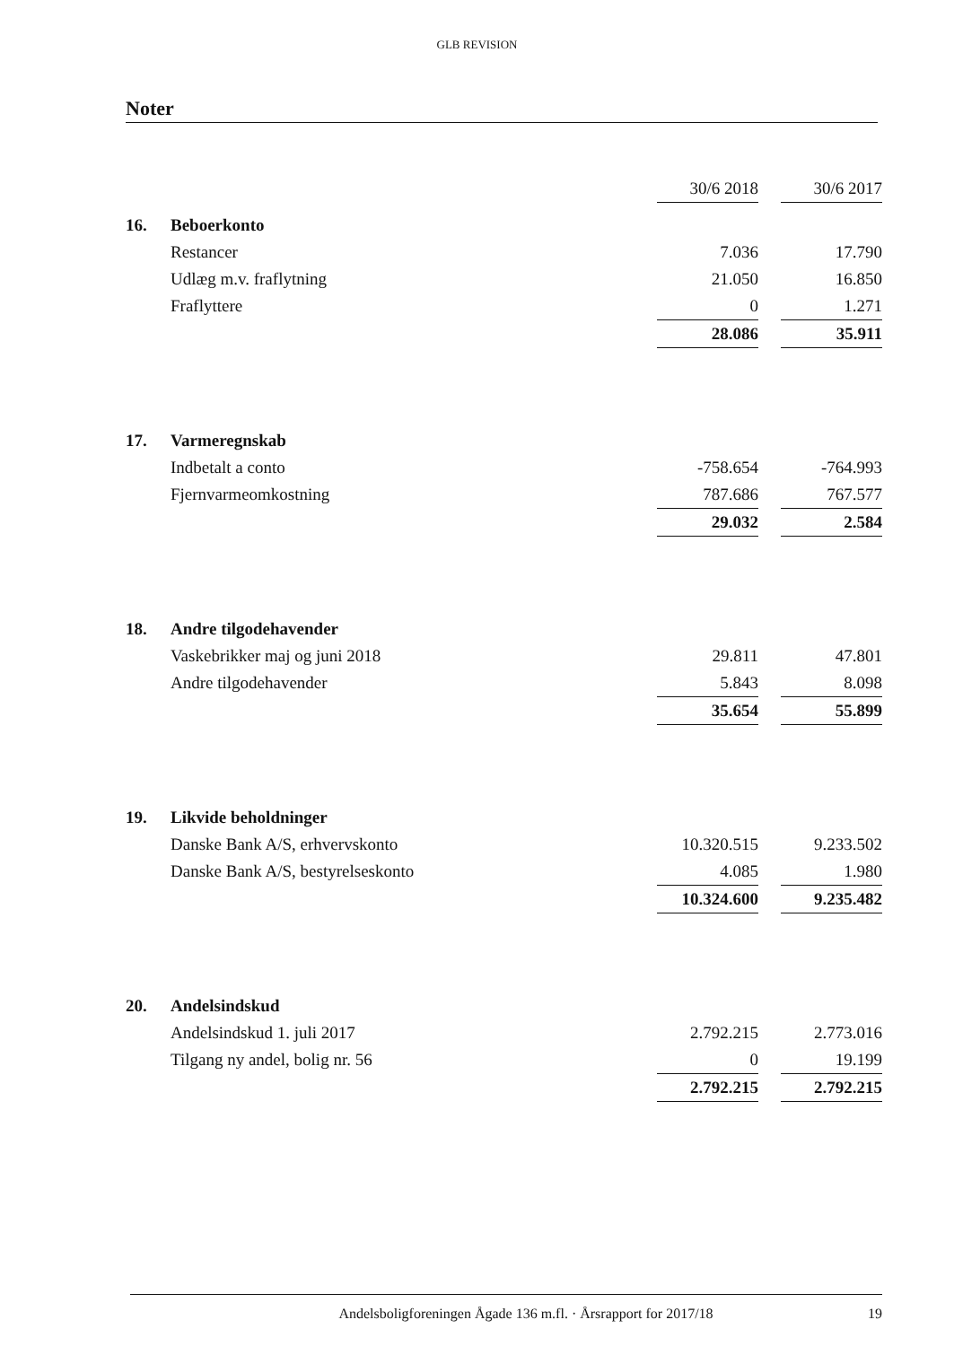GLB REVISION
Noter
| | | 30/6 2018 | | 30/6 2017 |
| 16. | Beboerkonto | | | |
| | Restancer | 7.036 | | 17.790 |
| | Udlæg m.v. fraflytning | 21.050 | | 16.850 |
| | Fraflyttere | 0 | | 1.271 |
| | | 28.086 | | 35.911 |
| 17. | Varmeregnskab | | | |
| | Indbetalt a conto | -758.654 | | -764.993 |
| | Fjernvarmeomkostning | 787.686 | | 767.577 |
| | | 29.032 | | 2.584 |
| 18. | Andre tilgodehavender | | | |
| | Vaskebrikker maj og juni 2018 | 29.811 | | 47.801 |
| | Andre tilgodehavender | 5.843 | | 8.098 |
| | | 35.654 | | 55.899 |
| 19. | Likvide beholdninger | | | |
| | Danske Bank A/S, erhvervskonto | 10.320.515 | | 9.233.502 |
| | Danske Bank A/S, bestyrelseskonto | 4.085 | | 1.980 |
| | | 10.324.600 | | 9.235.482 |
| 20. | Andelsindskud | | | |
| | Andelsindskud 1. juli 2017 | 2.792.215 | | 2.773.016 |
| | Tilgang ny andel, bolig nr. 56 | 0 | | 19.199 |
| | | 2.792.215 | | 2.792.215 |
Andelsboligforeningen Ågade 136 m.fl. · Årsrapport for 2017/18 19